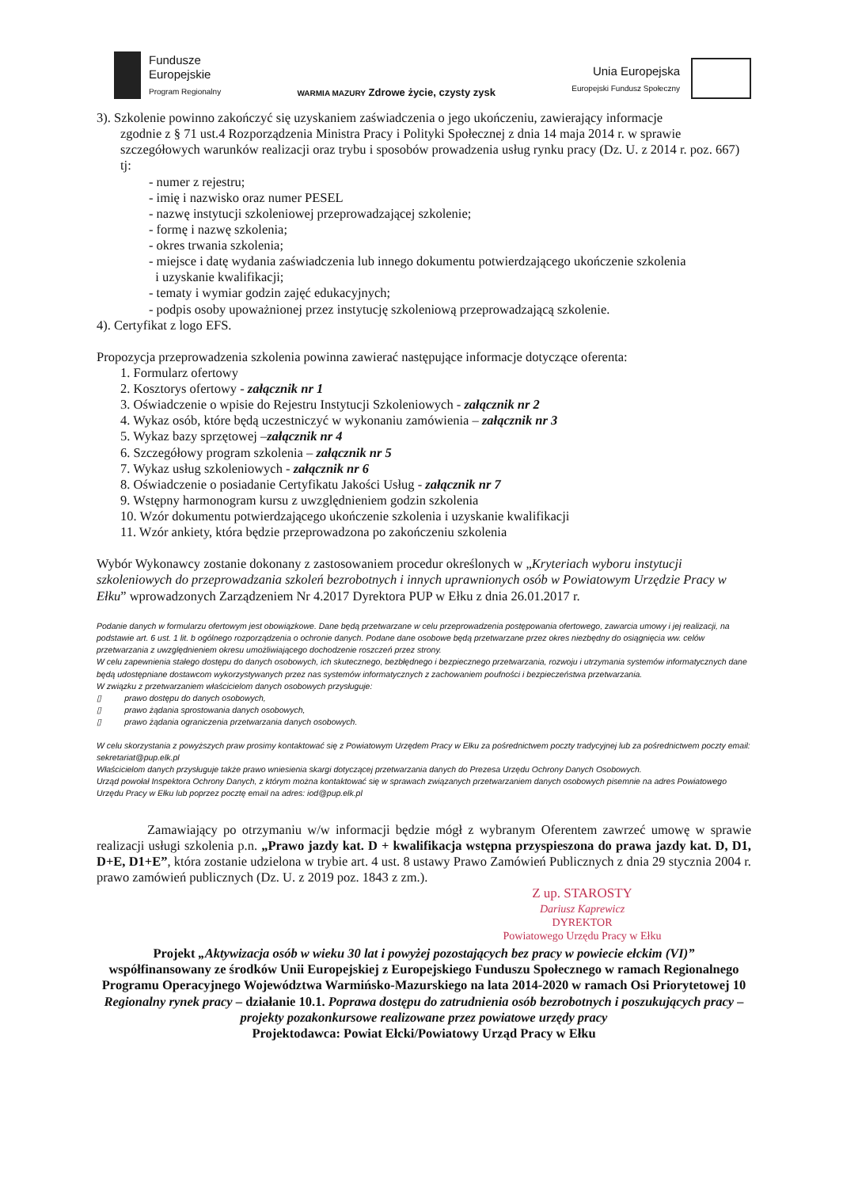Fundusze
Europejskie
Program Regionalny
WARMIA MAZURY Zdrowe życie, czysty zysk
Unia Europejska
Europejski Fundusz Społeczny
3). Szkolenie powinno zakończyć się uzyskaniem zaświadczenia o jego ukończeniu, zawierający informacje
zgodnie z § 71 ust.4 Rozporządzenia Ministra Pracy i Polityki Społecznej z dnia 14 maja 2014 r. w sprawie szczegółowych warunków realizacji oraz trybu i sposobów prowadzenia usług rynku pracy (Dz. U. z 2014 r. poz. 667) tj:
- numer z rejestru;
- imię i nazwisko oraz numer PESEL
- nazwę instytucji szkoleniowej przeprowadzającej szkolenie;
- formę i nazwę szkolenia;
- okres trwania szkolenia;
- miejsce i datę wydania zaświadczenia lub innego dokumentu potwierdzającego ukończenie szkolenia
i uzyskanie kwalifikacji;
- tematy i wymiar godzin zajęć edukacyjnych;
- podpis osoby upoważnionej przez instytucję szkoleniową przeprowadzającą szkolenie.
4). Certyfikat z logo EFS.
Propozycja przeprowadzenia szkolenia powinna zawierać następujące informacje dotyczące oferenta:
1. Formularz ofertowy
2. Kosztorys ofertowy - załącznik nr 1
3. Oświadczenie o wpisie do Rejestru Instytucji Szkoleniowych - załącznik nr 2
4. Wykaz osób, które będą uczestniczyć w wykonaniu zamówienia – załącznik nr 3
5. Wykaz bazy sprzętowej –załącznik nr 4
6. Szczegółowy program szkolenia – załącznik nr 5
7. Wykaz usług szkoleniowych - załącznik nr 6
8. Oświadczenie o posiadanie Certyfikatu Jakości Usług - załącznik nr 7
9. Wstępny harmonogram kursu z uwzględnieniem godzin szkolenia
10. Wzór dokumentu potwierdzającego ukończenie szkolenia i uzyskanie kwalifikacji
11. Wzór ankiety, która będzie przeprowadzona po zakończeniu szkolenia
Wybór Wykonawcy zostanie dokonany z zastosowaniem procedur określonych w „Kryteriach wyboru instytucji szkoleniowych do przeprowadzania szkoleń bezrobotnych i innych uprawnionych osób w Powiatowym Urzędzie Pracy w Ełku” wprowadzonych Zarządzeniem Nr 4.2017 Dyrektora PUP w Ełku z dnia 26.01.2017 r.
Podanie danych w formularzu ofertowym jest obowiązkowe. Dane będą przetwarzane w celu przeprowadzenia postępowania ofertowego, zawarcia umowy i jej realizacji, na podstawie art. 6 ust. 1 lit. b ogólnego rozporządzenia o ochronie danych. Podane dane osobowe będą przetwarzane przez okres niezbędny do osiągnięcia ww. celów przetwarzania z uwzględnieniem okresu umożliwiającego dochodzenie roszczeń przez strony.
W celu zapewnienia stałego dostępu do danych osobowych, ich skutecznego, bezbłędnego i bezpiecznego przetwarzania, rozwoju i utrzymania systemów informatycznych dane będą udostępniane dostawcom wykorzystywanych przez nas systemów informatycznych z zachowaniem poufności i bezpieczeństwa przetwarzania.
W związku z przetwarzaniem właścicielom danych osobowych przysługuje:
▯ prawo dostępu do danych osobowych,
▯ prawo żądania sprostowania danych osobowych,
▯ prawo żądania ograniczenia przetwarzania danych osobowych.
W celu skorzystania z powyższych praw prosimy kontaktować się z Powiatowym Urzędem Pracy w Ełku za pośrednictwem poczty tradycyjnej lub za pośrednictwem poczty email: sekretariat@pup.elk.pl
Właścicielom danych przysługuje także prawo wniesienia skargi dotyczącej przetwarzania danych do Prezesa Urzędu Ochrony Danych Osobowych.
Urząd powołał Inspektora Ochrony Danych, z którym można kontaktować się w sprawach związanych przetwarzaniem danych osobowych pisemnie na adres Powiatowego Urzędu Pracy w Ełku lub poprzez pocztę email na adres: iod@pup.elk.pl
Zamawiający po otrzymaniu w/w informacji będzie mógł z wybranym Oferentem zawrzeć umowę w sprawie realizacji usługi szkolenia p.n. „Prawo jazdy kat. D + kwalifikacja wstępna przyspieszona do prawa jazdy kat. D, D1, D+E, D1+E”, która zostanie udzielona w trybie art. 4 ust. 8 ustawy Prawo Zamówień Publicznych z dnia 29 stycznia 2004 r. prawo zamówień publicznych (Dz. U. z 2019 poz. 1843 z zm.).
Z up. STAROSTY
Dariusz Kaprewicz
DYREKTOR
Powiatowego Urzędu Pracy w Ełku
Projekt „Aktywizacja osób w wieku 30 lat i powyżej pozostających bez pracy w powiecie ełckim (VI)”
współfinansowany ze środków Unii Europejskiej z Europejskiego Funduszu Społecznego w ramach Regionalnego Programu Operacyjnego Województwa Warmińsko-Mazurskiego na lata 2014-2020 w ramach Osi Priorytetowej 10 Regionalny rynek pracy – działanie 10.1. Poprawa dostępu do zatrudnienia osób bezrobotnych i poszukujących pracy – projekty pozakonkursowe realizowane przez powiatowe urzędy pracy
Projektodawca: Powiat Ełcki/Powiatowy Urząd Pracy w Ełku